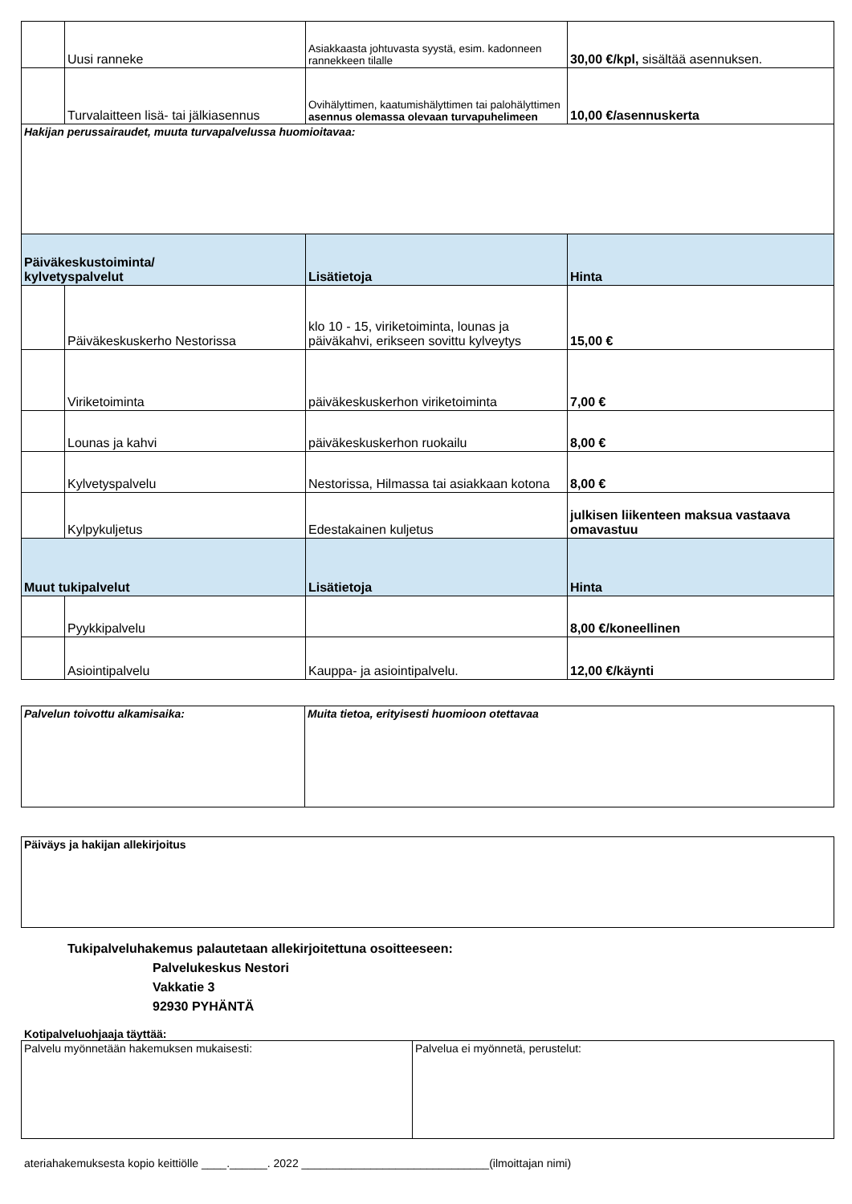| | Uusi ranneke | Asiakkaasta johtuvasta syystä, esim. kadonneen rannekkeen tilalle | 30,00 €/kpl, sisältää asennuksen. |
| | Turvalaitteen lisä- tai jälkiasennus | Ovihälyttimen, kaatumishälyttimen tai palohälyttimen asennus olemassa olevaan turvapuhelimeen | 10,00 €/asennuskerta |
| Hakijan perussairaudet, muuta turvapalvelussa huomioitavaa: | | | |
| Päiväkeskustoiminta/ kylvetyspalvelut | | Lisätietoja | Hinta |
| | Päiväkeskuskerho Nestorissa | klo 10 - 15, viriketoiminta, lounas ja päiväkahvi, erikseen sovittu kylveytys | 15,00 € |
| | Viriketoiminta | päiväkeskuskerhon viriketoiminta | 7,00 € |
| | Lounas ja kahvi | päiväkeskuskerhon ruokailu | 8,00 € |
| | Kylvetyspalvelu | Nestorissa, Hilmassa tai asiakkaan kotona | 8,00 € |
| | Kylpykuljetus | Edestakainen kuljetus | julkisen liikenteen maksua vastaava omavastuu |
| Muut tukipalvelut | | Lisätietoja | Hinta |
| | Pyykkipalvelu | | 8,00 €/koneellinen |
| | Asiointipalvelu | Kauppa- ja asiointipalvelu. | 12,00 €/käynti |
| Palvelun toivottu alkamisaika: | Muita tietoa, erityisesti huomioon otettavaa |
| Päiväys ja hakijan allekirjoitus |
Tukipalveluhakemus palautetaan allekirjoitettuna osoitteeseen:
Palvelukeskus Nestori
Vakkatie 3
92930 PYHÄNTÄ
Kotipalveluohjaaja täyttää:
| Palvelu myönnetään hakemuksen mukaisesti: | Palvelua ei myönnetä, perustelut: |
ateriahakemuksesta kopio keittiölle ____.______. 2022 ______________________________(ilmoittajan nimi)